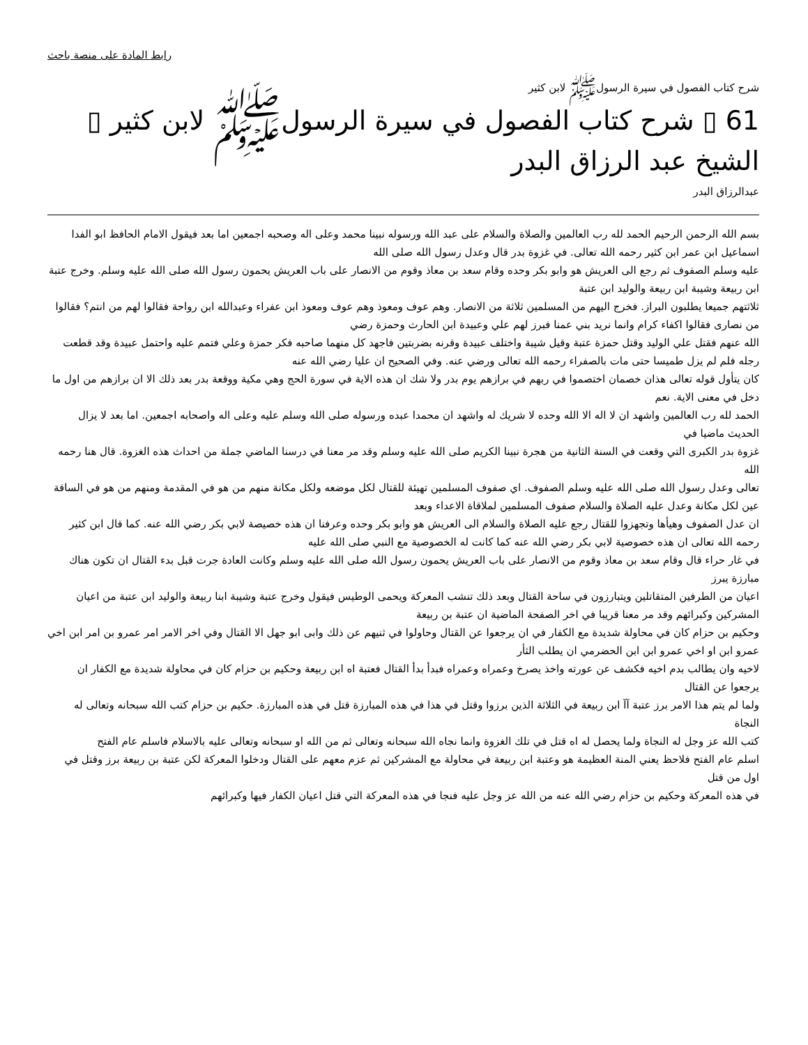رابط المادة على منصة باحث
شرح كتاب الفصول في سيرة الرسولﷺ لابن كثير
61 ▯ شرح كتاب الفصول في سيرة الرسولﷺ لابن كثير ▯ الشيخ عبد الرزاق البدر
عبدالرزاق البدر
بسم الله الرحمن الرحيم الحمد لله رب العالمين والصلاة والسلام على عبد الله ورسوله نبينا محمد وعلى اله وصحبه اجمعين اما بعد فيقول الامام الحافظ ابو الفدا اسماعيل ابن عمر ابن كثير رحمه الله تعالى. في غزوة بدر قال وعدل رسول الله صلى الله
عليه وسلم الصفوف ثم رجع الى العريش هو وابو بكر وحده وقام سعد بن معاذ وقوم من الانصار على باب العريش يحمون رسول الله صلى الله عليه وسلم. وخرج عتبة ابن ربيعة وشيبة ابن ربيعة والوليد ابن عتبة
ثلاثتهم جميعا يطلبون البراز. فخرج اليهم من المسلمين ثلاثة من الانصار. وهم عوف ومعوذ وهم عوف ومعوذ ابن عفراء وعبدالله ابن رواحة فقالوا لهم من انتم؟ فقالوا من نصارى فقالوا اكفاء كرام وانما نريد بني عمنا فبرز لهم علي وعبيدة ابن الحارث وحمزة رضي
الله عنهم فقتل علي الوليد وقتل حمزة عتبة وقيل شيبة واختلف عبيدة وقرنه بضربتين فاجهد كل منهما صاحبه فكر حمزة وعلي فتمم عليه واحتمل عبيدة وقد قطعت رجله فلم لم يزل طميسا حتى مات بالصفراء رحمه الله تعالى ورضي عنه. وفي الصحيح ان عليا رضي الله عنه
كان يتأول قوله تعالى هذان خصمان اختصموا في ربهم في برازهم يوم بدر ولا شك ان هذه الاية في سورة الحج وهي مكية ووقعة بدر بعد ذلك الا ان برازهم من اول ما دخل في معنى الاية. نعم
الحمد لله رب العالمين واشهد ان لا اله الا الله وحده لا شريك له واشهد ان محمدا عبده ورسوله صلى الله وسلم عليه وعلى اله واصحابه اجمعين. اما بعد لا يزال الحديث ماضيا في
غزوة بدر الكبرى التي وقعت في السنة الثانية من هجرة نبينا الكريم صلى الله عليه وسلم وقد مر معنا في درسنا الماضي جملة من احداث هذه الغزوة. قال هنا رحمه الله
تعالى وعدل رسول الله صلى الله عليه وسلم الصفوف. اي صفوف المسلمين تهيئة للقتال لكل موضعه ولكل مكانة منهم من هو في المقدمة ومنهم من هو في الساقة عين لكل مكانة وعدل عليه الصلاة والسلام صفوف المسلمين لملاقاة الاعداء وبعد
ان عدل الصفوف وهيأها وتجهزوا للقتال رجع عليه الصلاة والسلام الى العريش هو وابو بكر وحده وعرفنا ان هذه خصيصة لابي بكر رضي الله عنه. كما قال ابن كثير رحمه الله تعالى ان هذه خصوصية لابي بكر رضي الله عنه كما كانت له الخصوصية مع النبي صلى الله عليه
في غار حراء قال وقام سعد بن معاذ وقوم من الانصار على باب العريش يحمون رسول الله صلى الله عليه وسلم وكانت العادة جرت قبل بدء القتال ان تكون هناك مبارزة يبرز
اعيان من الطرفين المتقاتلين ويتبارزون في ساحة القتال وبعد ذلك تنشب المعركة ويحمى الوطيس فيقول وخرج عتبة وشيبة ابنا ربيعة والوليد ابن عتبة من اعيان المشركين وكبرائهم وقد مر معنا قريبا في اخر الصفحة الماضية ان عتبة بن ربيعة
وحكيم بن حزام كان في محاولة شديدة مع الكفار في ان يرجعوا عن القتال وحاولوا في ثنيهم عن ذلك وابى ابو جهل الا القتال وفي اخر الامر امر عمرو بن امر ابن اخي عمرو ابن او اخي عمرو ابن ابن الحضرمي ان يطلب الثأر
لاخيه وان يطالب بدم اخيه فكشف عن عورته واخذ يصرخ وعمراه وعمراه فبدأ بدأ القتال فعتبة اه ابن ربيعة وحكيم بن حزام كان في محاولة شديدة مع الكفار ان يرجعوا عن القتال
ولما لم يتم هذا الامر برز عتبة آآ ابن ربيعة في الثلاثة الذين برزوا وقتل في هذا في هذه المبارزة قتل في هذه المبارزة. حكيم بن حزام كتب الله سبحانه وتعالى له النجاة
كتب الله عز وجل له النجاة ولما يحصل له اه قتل في تلك الغزوة وانما نجاه الله سبحانه وتعالى ثم من الله او سبحانه وتعالى عليه بالاسلام فاسلم عام الفتح
اسلم عام الفتح فلاحظ يعني المنة العظيمة هو وعتبة ابن ربيعة في محاولة مع المشركين ثم عزم معهم على القتال ودخلوا المعركة لكن عتبة بن ربيعة برز وقتل في اول من قتل
في هذه المعركة وحكيم بن حزام رضي الله عنه من الله عز وجل عليه فنجا في هذه المعركة التي قتل اعيان الكفار فيها وكبرائهم